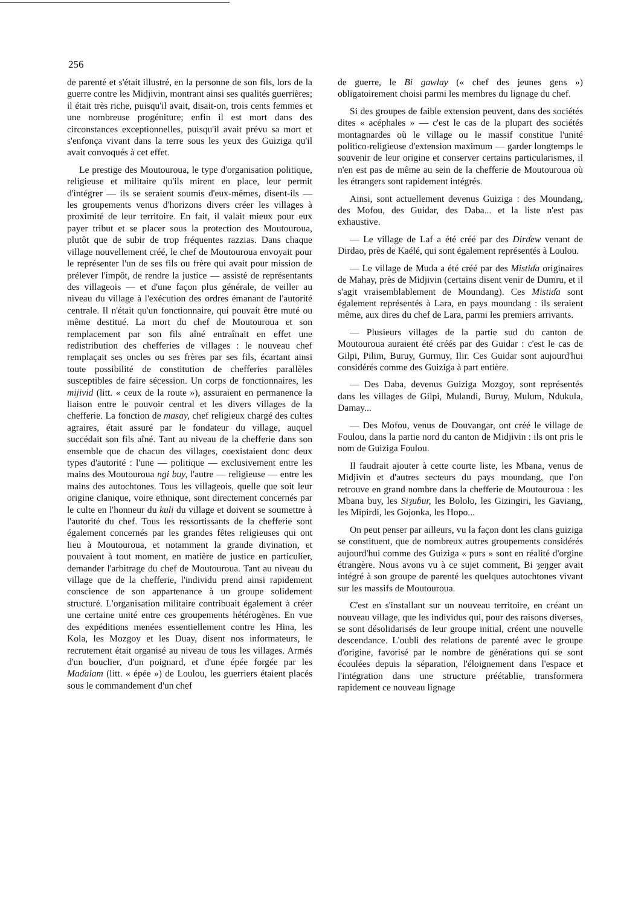256
de parenté et s'était illustré, en la personne de son fils, lors de la guerre contre les Midjivin, montrant ainsi ses qualités guerrières; il était très riche, puisqu'il avait, disait-on, trois cents femmes et une nombreuse progéniture; enfin il est mort dans des circonstances exceptionnelles, puisqu'il avait prévu sa mort et s'enfonça vivant dans la terre sous les yeux des Guiziga qu'il avait convoqués à cet effet.
Le prestige des Moutouroua, le type d'organisation politique, religieuse et militaire qu'ils mirent en place, leur permit d'intégrer — ils se seraient soumis d'eux-mêmes, disent-ils — les groupements venus d'horizons divers créer les villages à proximité de leur territoire. En fait, il valait mieux pour eux payer tribut et se placer sous la protection des Moutouroua, plutôt que de subir de trop fréquentes razzias. Dans chaque village nouvellement créé, le chef de Moutouroua envoyait pour le représenter l'un de ses fils ou frère qui avait pour mission de prélever l'impôt, de rendre la justice — assisté de représentants des villageois — et d'une façon plus générale, de veiller au niveau du village à l'exécution des ordres émanant de l'autorité centrale. Il n'était qu'un fonctionnaire, qui pouvait être muté ou même destitué. La mort du chef de Moutouroua et son remplacement par son fils aîné entraînait en effet une redistribution des chefferies de villages : le nouveau chef remplaçait ses oncles ou ses frères par ses fils, écartant ainsi toute possibilité de constitution de chefferies parallèles susceptibles de faire sécession. Un corps de fonctionnaires, les mijivid (litt. « ceux de la route »), assuraient en permanence la liaison entre le pouvoir central et les divers villages de la chefferie. La fonction de masay, chef religieux chargé des cultes agraires, était assuré par le fondateur du village, auquel succédait son fils aîné. Tant au niveau de la chefferie dans son ensemble que de chacun des villages, coexistaient donc deux types d'autorité : l'une — politique — exclusivement entre les mains des Moutouroua ngi buy, l'autre — religieuse — entre les mains des autochtones. Tous les villageois, quelle que soit leur origine clanique, voire ethnique, sont directement concernés par le culte en l'honneur du kuli du village et doivent se soumettre à l'autorité du chef. Tous les ressortissants de la chefferie sont également concernés par les grandes fêtes religieuses qui ont lieu à Moutouroua, et notamment la grande divination, et pouvaient à tout moment, en matière de justice en particulier, demander l'arbitrage du chef de Moutouroua. Tant au niveau du village que de la chefferie, l'individu prend ainsi rapidement conscience de son appartenance à un groupe solidement structuré. L'organisation militaire contribuait également à créer une certaine unité entre ces groupements hétérogènes. En vue des expéditions menées essentiellement contre les Hina, les Kola, les Mozgoy et les Duay, disent nos informateurs, le recrutement était organisé au niveau de tous les villages. Armés d'un bouclier, d'un poignard, et d'une épée forgée par les Maɗalam (litt. « épée ») de Loulou, les guerriers étaient placés sous le commandement d'un chef
de guerre, le Bi gawlay (« chef des jeunes gens ») obligatoirement choisi parmi les membres du lignage du chef.
Si des groupes de faible extension peuvent, dans des sociétés dites « acéphales » — c'est le cas de la plupart des sociétés montagnardes où le village ou le massif constitue l'unité politico-religieuse d'extension maximum — garder longtemps le souvenir de leur origine et conserver certains particularismes, il n'en est pas de même au sein de la chefferie de Moutouroua où les étrangers sont rapidement intégrés.
Ainsi, sont actuellement devenus Guiziga : des Moundang, des Mofou, des Guidar, des Daba... et la liste n'est pas exhaustive.
— Le village de Laf a été créé par des Dirɗew venant de Dirdao, près de Kaélé, qui sont également représentés à Loulou.
— Le village de Muda a été créé par des Mistiɗa originaires de Mahay, près de Midjivin (certains disent venir de Dumru, et il s'agit vraisemblablement de Moundang). Ces Mistiɗa sont également représentés à Lara, en pays moundang : ils seraient même, aux dires du chef de Lara, parmi les premiers arrivants.
— Plusieurs villages de la partie sud du canton de Moutouroua auraient été créés par des Guidar : c'est le cas de Gilpi, Pilim, Buruy, Gurmuy, Ilir. Ces Guidar sont aujourd'hui considérés comme des Guiziga à part entière.
— Des Daba, devenus Guiziga Mozgoy, sont représentés dans les villages de Gilpi, Mulandi, Buruy, Mulum, Ndukula, Damay...
— Des Mofou, venus de Douvangar, ont créé le village de Foulou, dans la partie nord du canton de Midjivin : ils ont pris le nom de Guiziga Foulou.
Il faudrait ajouter à cette courte liste, les Mbana, venus de Midjivin et d'autres secteurs du pays moundang, que l'on retrouve en grand nombre dans la chefferie de Moutouroua : les Mbana buy, les Siȝuɓur, les Bololo, les Gizingiri, les Gaviang, les Mipirdi, les Gojonka, les Hopo...
On peut penser par ailleurs, vu la façon dont les clans guiziga se constituent, que de nombreux autres groupements considérés aujourd'hui comme des Guiziga « purs » sont en réalité d'orgine étrangère. Nous avons vu à ce sujet comment, Bi ȝeŋger avait intégré à son groupe de parenté les quelques autochtones vivant sur les massifs de Moutouroua.
C'est en s'installant sur un nouveau territoire, en créant un nouveau village, que les individus qui, pour des raisons diverses, se sont désolidarisés de leur groupe initial, créent une nouvelle descendance. L'oubli des relations de parenté avec le groupe d'origine, favorisé par le nombre de générations qui se sont écoulées depuis la séparation, l'éloignement dans l'espace et l'intégration dans une structure préétablie, transformera rapidement ce nouveau lignage